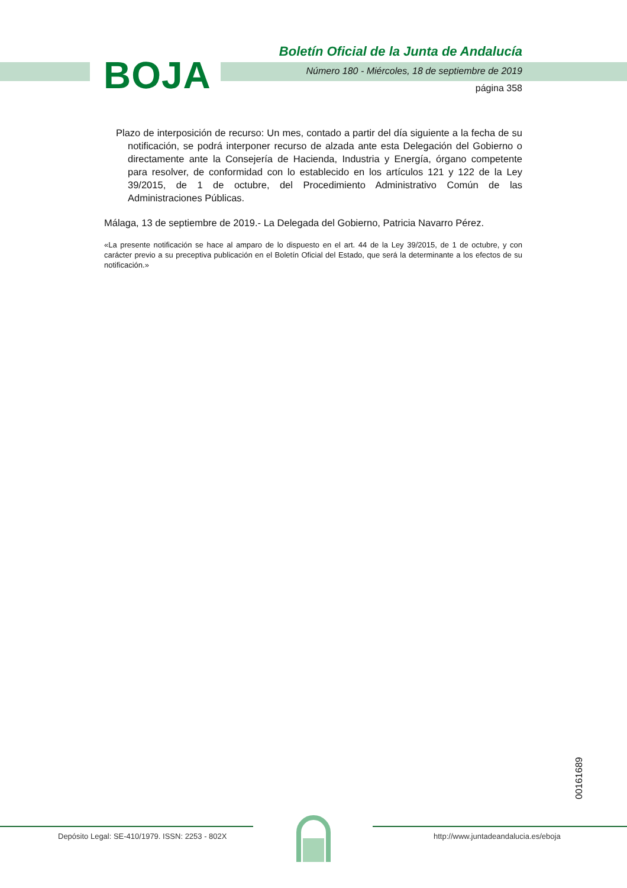BOJA
Boletín Oficial de la Junta de Andalucía
Número 180 - Miércoles, 18 de septiembre de 2019
página 358
Plazo de interposición de recurso: Un mes, contado a partir del día siguiente a la fecha de su notificación, se podrá interponer recurso de alzada ante esta Delegación del Gobierno o directamente ante la Consejería de Hacienda, Industria y Energía, órgano competente para resolver, de conformidad con lo establecido en los artículos 121 y 122 de la Ley 39/2015, de 1 de octubre, del Procedimiento Administrativo Común de las Administraciones Públicas.
Málaga, 13 de septiembre de 2019.- La Delegada del Gobierno, Patricia Navarro Pérez.
«La presente notificación se hace al amparo de lo dispuesto en el art. 44 de la Ley 39/2015, de 1 de octubre, y con carácter previo a su preceptiva publicación en el Boletín Oficial del Estado, que será la determinante a los efectos de su notificación.»
00161689
Depósito Legal: SE-410/1979. ISSN: 2253 - 802X
http://www.juntadeandalucia.es/eboja